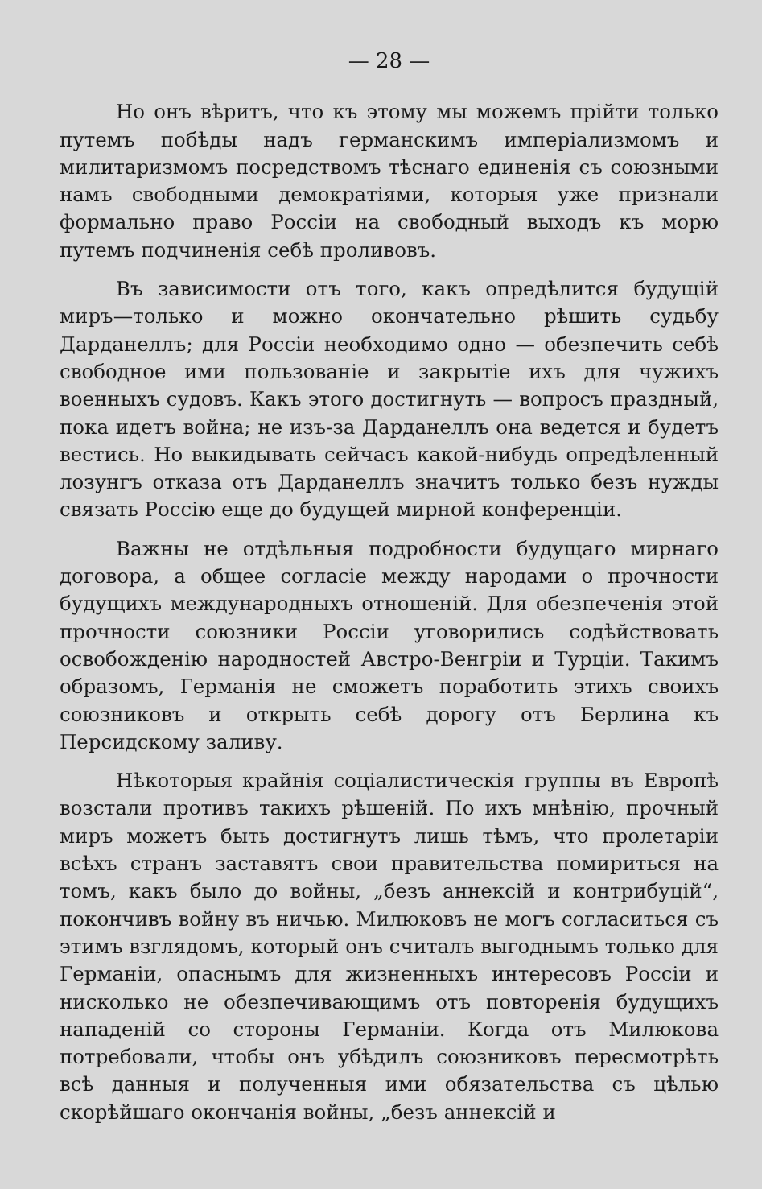— 28 —
Но онъ вѣритъ, что къ этому мы можемъ прійти только путемъ побѣды надъ германскимъ имперіализмомъ и милитаризмомъ посредствомъ тѣснаго единенія съ союзными намъ свободными демократіями, которыя уже признали формально право Россіи на свободный выходъ къ морю путемъ подчиненія себѣ проливовъ.
Въ зависимости отъ того, какъ опредѣлится будущій миръ—только и можно окончательно рѣшить судьбу Дарданеллъ; для Россіи необходимо одно — обезпечить себѣ свободное ими пользованіе и закрытіе ихъ для чужихъ военныхъ судовъ. Какъ этого достигнуть — вопросъ праздный, пока идетъ война; не изъ-за Дарданеллъ она ведется и будетъ вестись. Но выкидывать сейчасъ какой-нибудь опредѣленный лозунгъ отказа отъ Дарданеллъ значитъ только безъ нужды связать Россію еще до будущей мирной конференціи.
Важны не отдѣльныя подробности будущаго мирнаго договора, а общее согласіе между народами о прочности будущихъ международныхъ отношеній. Для обезпеченія этой прочности союзники Россіи уговорились содѣйствовать освобожденію народностей Австро-Венгріи и Турціи. Такимъ образомъ, Германія не сможетъ поработить этихъ своихъ союзниковъ и открыть себѣ дорогу отъ Берлина къ Персидскому заливу.
Нѣкоторыя крайнія соціалистическія группы въ Европѣ возстали противъ такихъ рѣшеній. По ихъ мнѣнію, прочный миръ можетъ быть достигнутъ лишь тѣмъ, что пролетаріи всѣхъ странъ заставятъ свои правительства помириться на томъ, какъ было до войны, „безъ аннексій и контрибуцій“, покончивъ войну въ ничью. Милюковъ не могъ согласиться съ этимъ взглядомъ, который онъ считалъ выгоднымъ только для Германіи, опаснымъ для жизненныхъ интересовъ Россіи и нисколько не обезпечивающимъ отъ повторенія будущихъ нападеній со стороны Германіи. Когда отъ Милюкова потребовали, чтобы онъ убѣдилъ союзниковъ пересмотрѣть всѣ данныя и полученныя ими обязательства съ цѣлью скорѣйшаго окончанія войны, „безъ аннексій и